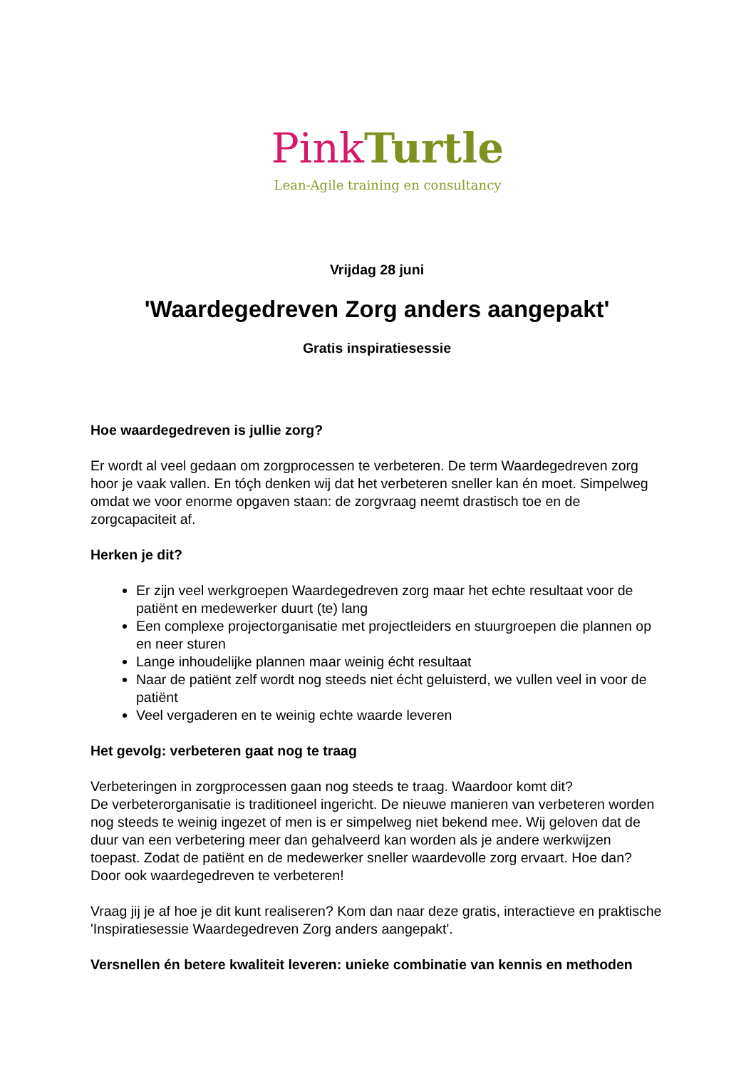Pink Turtle
Lean-Agile training en consultancy
Vrijdag 28 juni
'Waardegedreven Zorg anders aangepakt'
Gratis inspiratiesessie
Hoe waardegedreven is jullie zorg?
Er wordt al veel gedaan om zorgprocessen te verbeteren. De term Waardegedreven zorg hoor je vaak vallen. En tóçh denken wij dat het verbeteren sneller kan én moet. Simpelweg omdat we voor enorme opgaven staan: de zorgvraag neemt drastisch toe en de zorgcapaciteit af.
Herken je dit?
Er zijn veel werkgroepen Waardegedreven zorg maar het echte resultaat voor de patiënt en medewerker duurt (te) lang
Een complexe projectorganisatie met projectleiders en stuurgroepen die plannen op en neer sturen
Lange inhoudelijke plannen maar weinig écht resultaat
Naar de patiënt zelf wordt nog steeds niet écht geluisterd, we vullen veel in voor de patiënt
Veel vergaderen en te weinig echte waarde leveren
Het gevolg: verbeteren gaat nog te traag
Verbeteringen in zorgprocessen gaan nog steeds te traag. Waardoor komt dit?
De verbeterorganisatie is traditioneel ingericht. De nieuwe manieren van verbeteren worden nog steeds te weinig ingezet of men is er simpelweg niet bekend mee. Wij geloven dat de duur van een verbetering meer dan gehalveerd kan worden als je andere werkwijzen toepast. Zodat de patiënt en de medewerker sneller waardevolle zorg ervaart. Hoe dan? Door ook waardegedreven te verbeteren!
Vraag jij je af hoe je dit kunt realiseren? Kom dan naar deze gratis, interactieve en praktische 'Inspiratiesessie Waardegedreven Zorg anders aangepakt'.
Versnellen én betere kwaliteit leveren: unieke combinatie van kennis en methoden